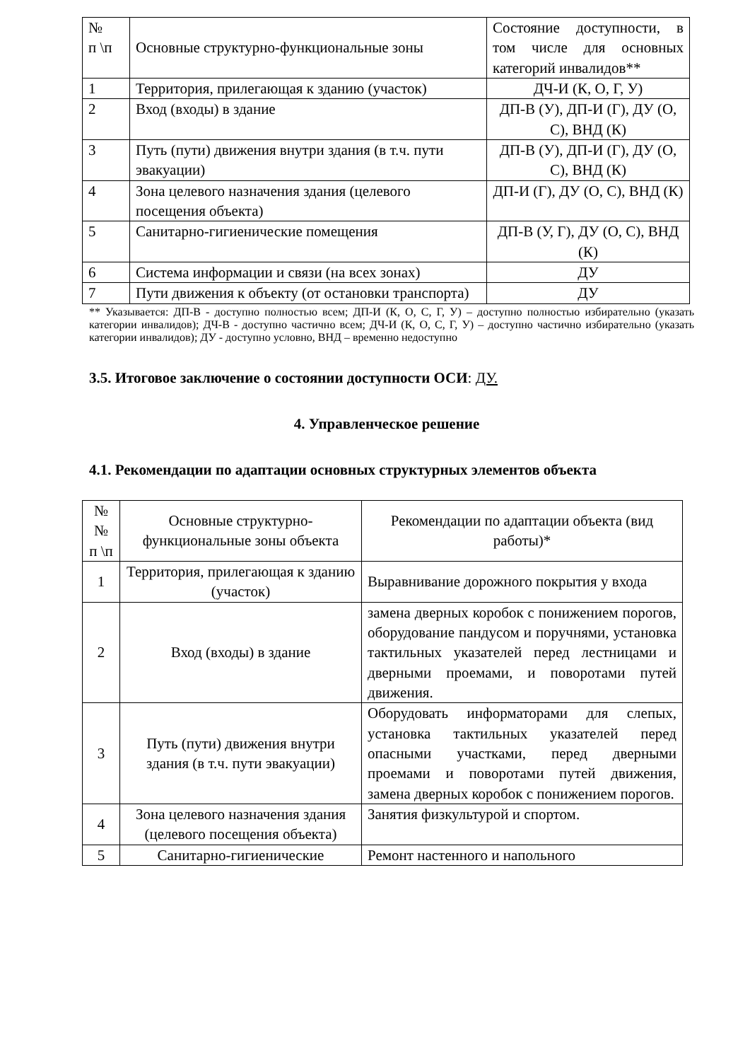| № п \п | Основные структурно-функциональные зоны | Состояние доступности, в том числе для основных категорий инвалидов** |
| 1 | Территория, прилегающая к зданию (участок) | ДЧ-И (К, О, Г, У) |
| 2 | Вход (входы) в здание | ДП-В (У), ДП-И (Г), ДУ (О, С), ВНД (К) |
| 3 | Путь (пути) движения внутри здания (в т.ч. пути эвакуации) | ДП-В (У), ДП-И (Г), ДУ (О, С), ВНД (К) |
| 4 | Зона целевого назначения здания (целевого посещения объекта) | ДП-И (Г), ДУ (О, С), ВНД (К) |
| 5 | Санитарно-гигиенические помещения | ДП-В (У, Г), ДУ (О, С), ВНД (К) |
| 6 | Система информации и связи (на всех зонах) | ДУ |
| 7 | Пути движения к объекту (от остановки транспорта) | ДУ |
** Указывается: ДП-В - доступно полностью всем; ДП-И (К, О, С, Г, У) – доступно полностью избирательно (указать категории инвалидов); ДЧ-В - доступно частично всем; ДЧ-И (К, О, С, Г, У) – доступно частично избирательно (указать категории инвалидов); ДУ - доступно условно, ВНД – временно недоступно
3.5. Итоговое заключение о состоянии доступности ОСИ: ДУ.
4. Управленческое решение
4.1. Рекомендации по адаптации основных структурных элементов объекта
| № № п \п | Основные структурно-функциональные зоны объекта | Рекомендации по адаптации объекта (вид работы)* |
| 1 | Территория, прилегающая к зданию (участок) | Выравнивание дорожного покрытия у входа |
| 2 | Вход (входы) в здание | замена дверных коробок с понижением порогов, оборудование пандусом и поручнями, установка тактильных указателей перед лестницами и дверными проемами, и поворотами путей движения. |
| 3 | Путь (пути) движения внутри здания (в т.ч. пути эвакуации) | Оборудовать информаторами для слепых, установка тактильных указателей перед опасными участками, перед дверными проемами и поворотами путей движения, замена дверных коробок с понижением порогов. |
| 4 | Зона целевого назначения здания (целевого посещения объекта) | Занятия физкультурой и спортом. |
| 5 | Санитарно-гигиенические | Ремонт настенного и напольного |